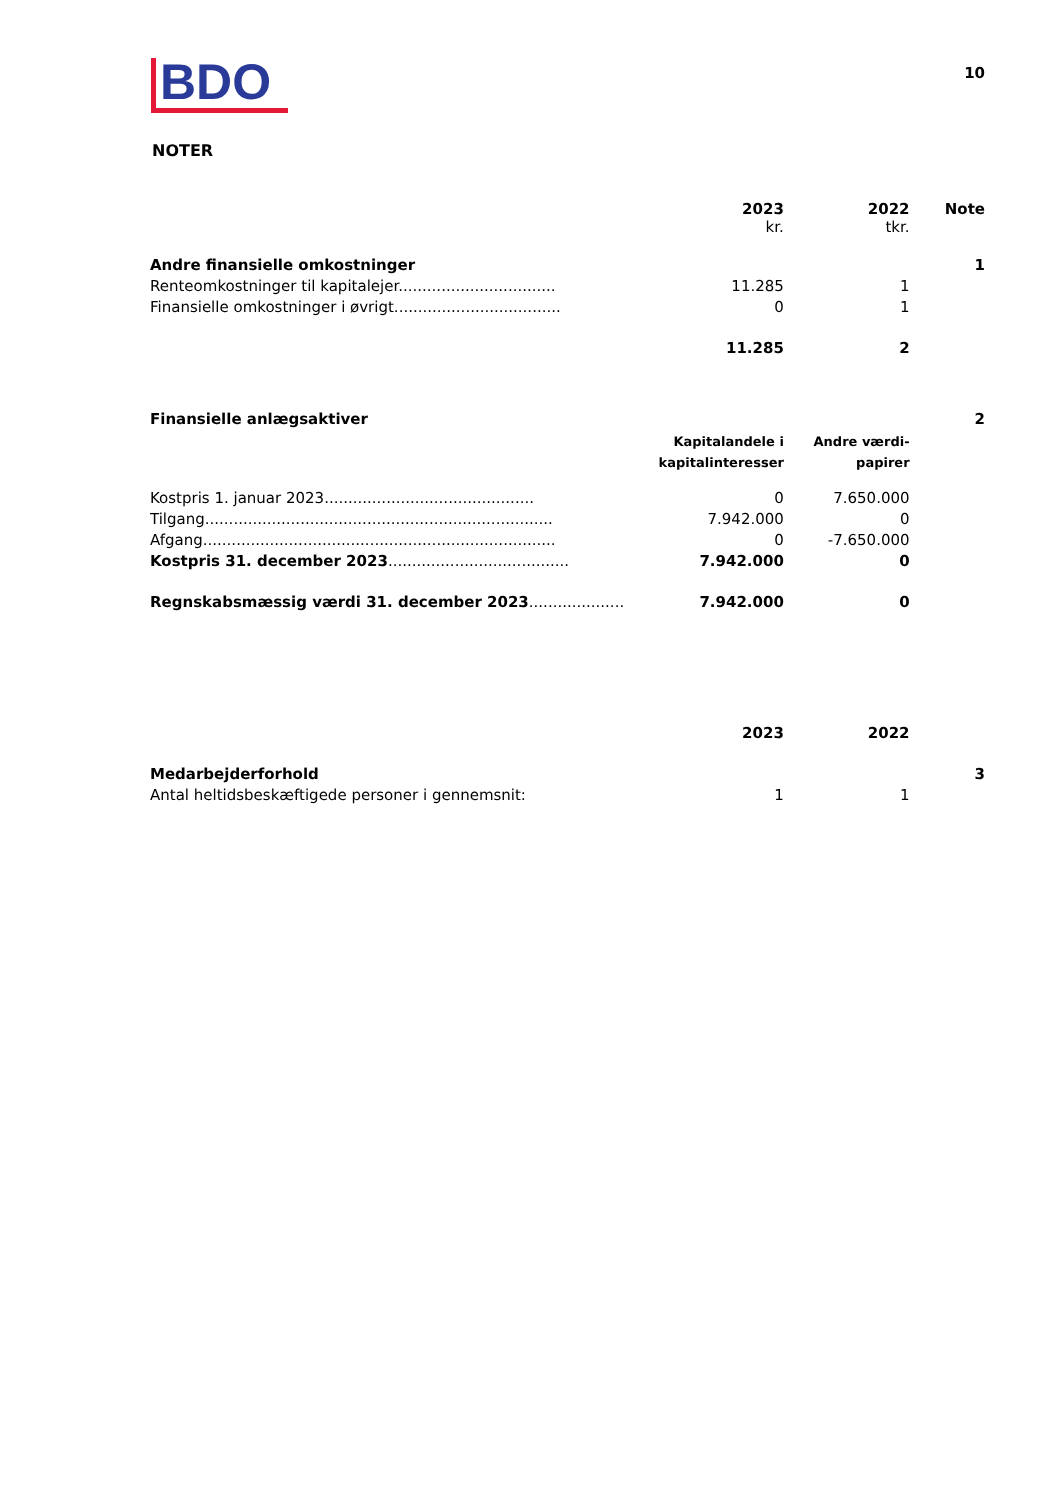BDO
10
NOTER
| | 2023 kr. | 2022 tkr. | Note |
| Andre finansielle omkostninger | | | 1 |
| Renteomkostninger til kapitalejer................................. | 11.285 | 1 | |
| Finansielle omkostninger i øvrigt................................... | 0 | 1 | |
| | 11.285 | 2 | |
| Finansielle anlægsaktiver | | | 2 |
| | Kapitalandele i kapitalinteresser | Andre værdi- papirer | |
| Kostpris 1. januar 2023............................................ | 0 | 7.650.000 | |
| Tilgang......................................................................... | 7.942.000 | 0 | |
| Afgang.......................................................................... | 0 | -7.650.000 | |
| Kostpris 31. december 2023 ...................................... | 7.942.000 | 0 | |
| Regnskabsmæssig værdi 31. december 2023 .................... | 7.942.000 | 0 | |
| | 2023 | 2022 | |
| Medarbejderforhold | | | 3 |
| Antal heltidsbeskæftigede personer i gennemsnit: | 1 | 1 | |